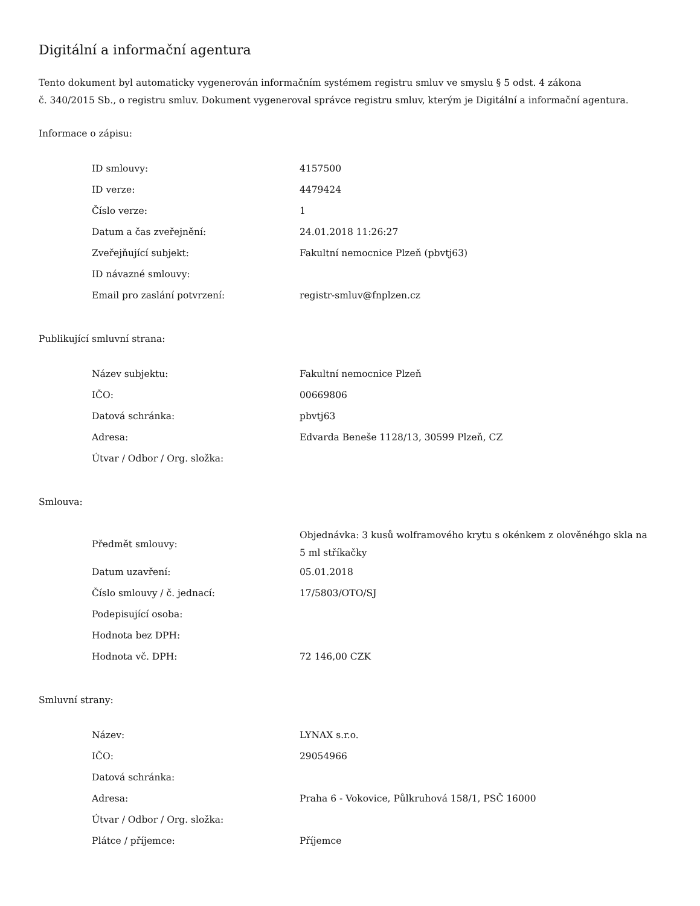Digitální a informační agentura
Tento dokument byl automaticky vygenerován informačním systémem registru smluv ve smyslu § 5 odst. 4 zákona
č. 340/2015 Sb., o registru smluv. Dokument vygeneroval správce registru smluv, kterým je Digitální a informační agentura.
Informace o zápisu:
| ID smlouvy: | 4157500 |
| ID verze: | 4479424 |
| Číslo verze: | 1 |
| Datum a čas zveřejnění: | 24.01.2018 11:26:27 |
| Zveřejňující subjekt: | Fakultní nemocnice Plzeň (pbvtj63) |
| ID návazné smlouvy: | |
| Email pro zaslání potvrzení: | registr-smluv@fnplzen.cz |
Publikující smluvní strana:
| Název subjektu: | Fakultní nemocnice Plzeň |
| IČO: | 00669806 |
| Datová schránka: | pbvtj63 |
| Adresa: | Edvarda Beneše 1128/13, 30599 Plzeň, CZ |
| Útvar / Odbor / Org. složka: | |
Smlouva:
| Předmět smlouvy: | Objednávka: 3 kusů wolframového krytu s okénkem z olověnéhgo skla na 5 ml stříkačky |
| Datum uzavření: | 05.01.2018 |
| Číslo smlouvy / č. jednací: | 17/5803/OTO/SJ |
| Podepisující osoba: | |
| Hodnota bez DPH: | |
| Hodnota vč. DPH: | 72 146,00 CZK |
Smluvní strany:
| Název: | LYNAX s.r.o. |
| IČO: | 29054966 |
| Datová schránka: | |
| Adresa: | Praha 6 - Vokovice, Půlkruhová 158/1, PSČ 16000 |
| Útvar / Odbor / Org. složka: | |
| Plátce / příjemce: | Příjemce |